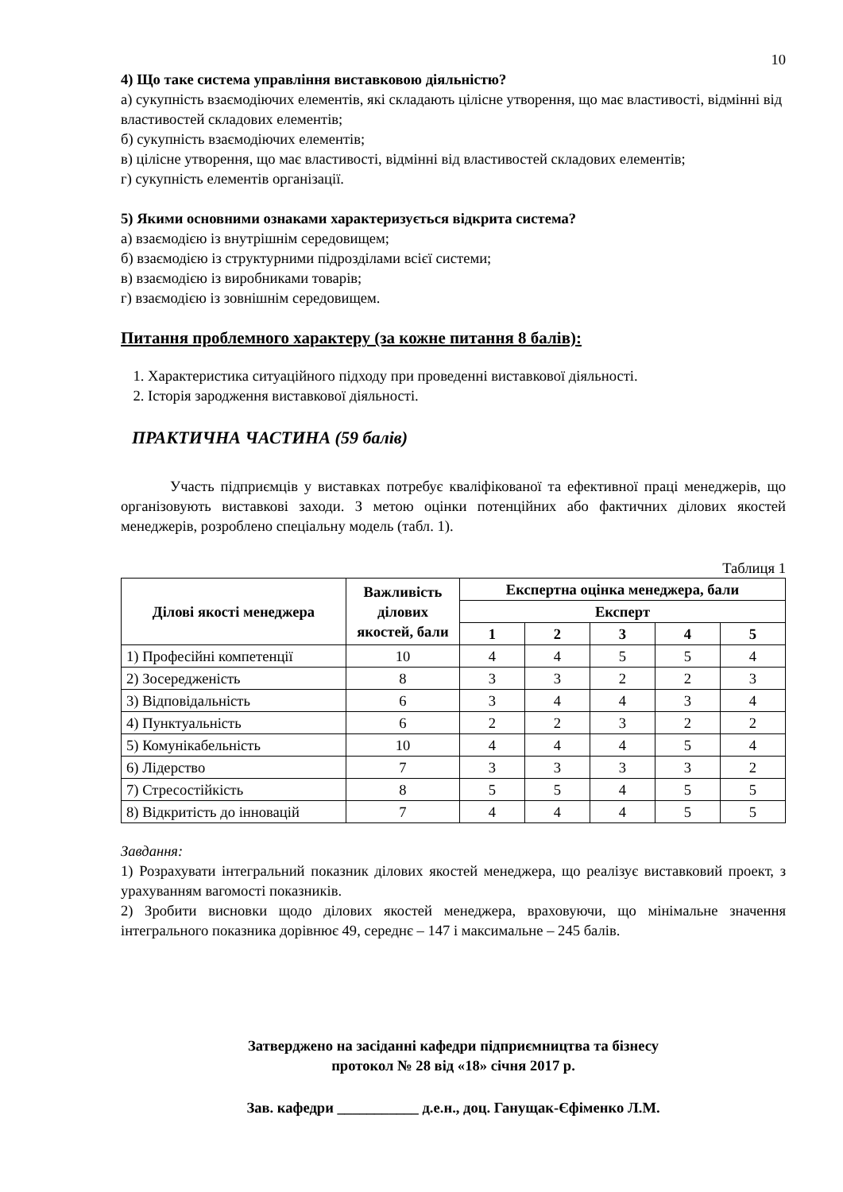10
4) Що таке система управління виставковою діяльністю?
а) сукупність взаємодіючих елементів, які складають цілісне утворення, що має властивості, відмінні від властивостей складових елементів;
б) сукупність взаємодіючих елементів;
в) цілісне утворення, що має властивості, відмінні від властивостей складових елементів;
г) сукупність елементів організації.
5) Якими основними ознаками характеризується відкрита система?
а) взаємодією із внутрішнім середовищем;
б) взаємодією із структурними підрозділами всієї системи;
в) взаємодією із виробниками товарів;
г) взаємодією із зовнішнім середовищем.
Питання проблемного характеру (за кожне питання 8 балів):
1. Характеристика ситуаційного підходу при проведенні виставкової діяльності.
2. Історія зародження виставкової діяльності.
ПРАКТИЧНА ЧАСТИНА (59 балів)
Участь підприємців у виставках потребує кваліфікованої та ефективної праці менеджерів, що організовують виставкові заходи. З метою оцінки потенційних або фактичних ділових якостей менеджерів, розроблено спеціальну модель (табл. 1).
Таблиця 1
| Ділові якості менеджера | Важливість ділових якостей, бали | Експертна оцінка менеджера, бали | | | | |
| --- | --- | --- | --- | --- | --- | --- |
| | | Експерт | | | | |
| | | 1 | 2 | 3 | 4 | 5 |
| 1) Професійні компетенції | 10 | 4 | 4 | 5 | 5 | 4 |
| 2) Зосередженість | 8 | 3 | 3 | 2 | 2 | 3 |
| 3) Відповідальність | 6 | 3 | 4 | 4 | 3 | 4 |
| 4) Пунктуальність | 6 | 2 | 2 | 3 | 2 | 2 |
| 5) Комунікабельність | 10 | 4 | 4 | 4 | 5 | 4 |
| 6) Лідерство | 7 | 3 | 3 | 3 | 3 | 2 |
| 7) Стресостійкість | 8 | 5 | 5 | 4 | 5 | 5 |
| 8) Відкритість до інновацій | 7 | 4 | 4 | 4 | 5 | 5 |
Завдання:
1) Розрахувати інтегральний показник ділових якостей менеджера, що реалізує виставковий проект, з урахуванням вагомості показників.
2) Зробити висновки щодо ділових якостей менеджера, враховуючи, що мінімальне значення інтегрального показника дорівнює 49, середнє – 147 і максимальне – 245 балів.
Затверджено на засіданні кафедри підприємництва та бізнесу
протокол № 28 від «18» січня 2017 р.
Зав. кафедри ___________ д.е.н., доц. Ганущак-Єфіменко Л.М.